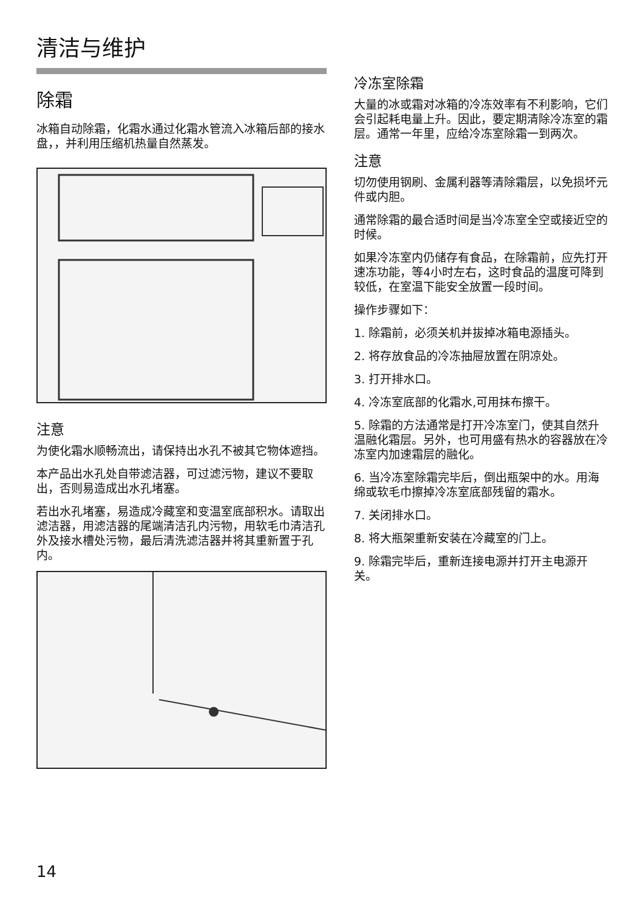清洁与维护
除霜
冰箱自动除霜，化霜水通过化霜水管流入冰箱后部的接水盘，，并利用压缩机热量自然蒸发。
注意
为使化霜水顺畅流出，请保持出水孔不被其它物体遮挡。
本产品出水孔处自带滤洁器，可过滤污物，建议不要取出，否则易造成出水孔堵塞。
若出水孔堵塞，易造成冷藏室和变温室底部积水。请取出滤洁器，用滤洁器的尾端清洁孔内污物，用软毛巾清洁孔外及接水槽处污物，最后清洗滤洁器并将其重新置于孔内。
冷冻室除霜
大量的冰或霜对冰箱的冷冻效率有不利影响，它们会引起耗电量上升。因此，要定期清除冷冻室的霜层。通常一年里，应给冷冻室除霜一到两次。
注意
切勿使用钢刷、金属利器等清除霜层，以免损坏元件或内胆。
通常除霜的最合适时间是当冷冻室全空或接近空的时候。
如果冷冻室内仍储存有食品，在除霜前，应先打开速冻功能，等4小时左右，这时食品的温度可降到较低，在室温下能安全放置一段时间。
操作步骤如下：
1. 除霜前，必须关机并拔掉冰箱电源插头。
2. 将存放食品的冷冻抽屉放置在阴凉处。
3. 打开排水口。
4. 冷冻室底部的化霜水,可用抹布擦干。
5. 除霜的方法通常是打开冷冻室门，使其自然升温融化霜层。另外，也可用盛有热水的容器放在冷冻室内加速霜层的融化。
6. 当冷冻室除霜完毕后，倒出瓶架中的水。用海绵或软毛巾擦掉冷冻室底部残留的霜水。
7. 关闭排水口。
8. 将大瓶架重新安装在冷藏室的门上。
9. 除霜完毕后，重新连接电源并打开主电源开关。
14